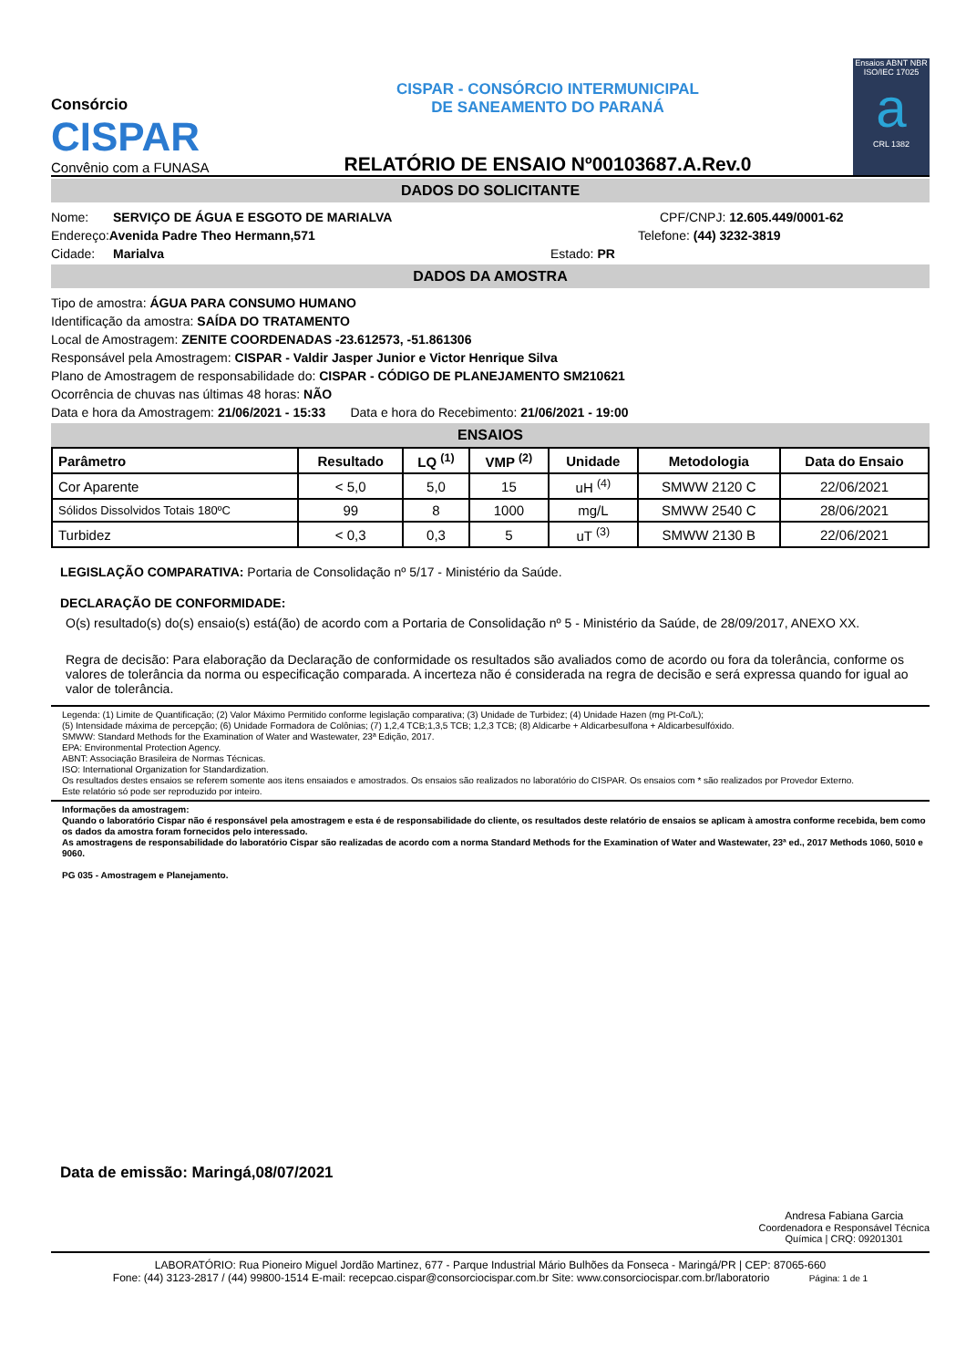Consórcio
CISPAR
Convênio com a FUNASA
CISPAR - CONSÓRCIO INTERMUNICIPAL
DE SANEAMENTO DO PARANÁ
RELATÓRIO DE ENSAIO Nº00103687.A.Rev.0
Ensaios ABNT NBR ISO/IEC 17025
a
CRL 1382
DADOS DO SOLICITANTE
Nome: SERVIÇO DE ÁGUA E ESGOTO DE MARIALVA CPF/CNPJ: 12.605.449/0001-62
Endereço: Avenida Padre Theo Hermann,571 Telefone: (44) 3232-3819
Cidade: Marialva Estado: PR
DADOS DA AMOSTRA
Tipo de amostra: ÁGUA PARA CONSUMO HUMANO
Identificação da amostra: SAÍDA DO TRATAMENTO
Local de Amostragem: ZENITE COORDENADAS -23.612573, -51.861306
Responsável pela Amostragem: CISPAR - Valdir Jasper Junior e Victor Henrique Silva
Plano de Amostragem de responsabilidade do: CISPAR - CÓDIGO DE PLANEJAMENTO SM210621
Ocorrência de chuvas nas últimas 48 horas: NÃO
Data e hora da Amostragem: 21/06/2021 - 15:33 Data e hora do Recebimento: 21/06/2021 - 19:00
ENSAIOS
| Parâmetro | Resultado | LQ <sup>(1)</sup> | VMP <sup>(2)</sup> | Unidade | Metodologia | Data do Ensaio |
| --- | --- | --- | --- | --- | --- | --- |
| Cor Aparente | < 5,0 | 5,0 | 15 | uH <sup>(4)</sup> | SMWW 2120 C | 22/06/2021 |
| Sólidos Dissolvidos Totais 180ºC | 99 | 8 | 1000 | mg/L | SMWW 2540 C | 28/06/2021 |
| Turbidez | < 0,3 | 0,3 | 5 | uT <sup>(3)</sup> | SMWW 2130 B | 22/06/2021 |
LEGISLAÇÃO COMPARATIVA: Portaria de Consolidação nº 5/17 - Ministério da Saúde.
DECLARAÇÃO DE CONFORMIDADE:
O(s) resultado(s) do(s) ensaio(s) está(ão) de acordo com a Portaria de Consolidação nº 5 - Ministério da Saúde, de 28/09/2017, ANEXO XX.
Regra de decisão: Para elaboração da Declaração de conformidade os resultados são avaliados como de acordo ou fora da tolerância, conforme os valores de tolerância da norma ou especificação comparada. A incerteza não é considerada na regra de decisão e será expressa quando for igual ao valor de tolerância.
Legenda: (1) Limite de Quantificação; (2) Valor Máximo Permitido conforme legislação comparativa; (3) Unidade de Turbidez; (4) Unidade Hazen (mg Pt-Co/L);
(5) Intensidade máxima de percepção; (6) Unidade Formadora de Colônias; (7) 1,2,4 TCB;1,3,5 TCB; 1,2,3 TCB; (8) Aldicarbe + Aldicarbesulfona + Aldicarbesulfóxido.
SMWW: Standard Methods for the Examination of Water and Wastewater, 23ª Edição, 2017.
EPA: Environmental Protection Agency.
ABNT: Associação Brasileira de Normas Técnicas.
ISO: International Organization for Standardization.
Os resultados destes ensaios se referem somente aos itens ensaiados e amostrados. Os ensaios são realizados no laboratório do CISPAR. Os ensaios com * são realizados por Provedor Externo.
Este relatório só pode ser reproduzido por inteiro.
Informações da amostragem:
Quando o laboratório Cispar não é responsável pela amostragem e esta é de responsabilidade do cliente, os resultados deste relatório de ensaios se aplicam à amostra conforme recebida, bem como os dados da amostra foram fornecidos pelo interessado.
As amostragens de responsabilidade do laboratório Cispar são realizadas de acordo com a norma Standard Methods for the Examination of Water and Wastewater, 23ª ed., 2017 Methods 1060, 5010 e 9060.
PG 035 - Amostragem e Planejamento.
Data de emissão: Maringá,08/07/2021
Andresa Fabiana Garcia
Coordenadora e Responsável Técnica
Química | CRQ: 09201301
LABORATÓRIO: Rua Pioneiro Miguel Jordão Martinez, 677 - Parque Industrial Mário Bulhões da Fonseca - Maringá/PR | CEP: 87065-660
Fone: (44) 3123-2817 / (44) 99800-1514 E-mail: recepcao.cispar@consorciocispar.com.br Site: www.consorciocispar.com.br/laboratorio Página: 1 de 1